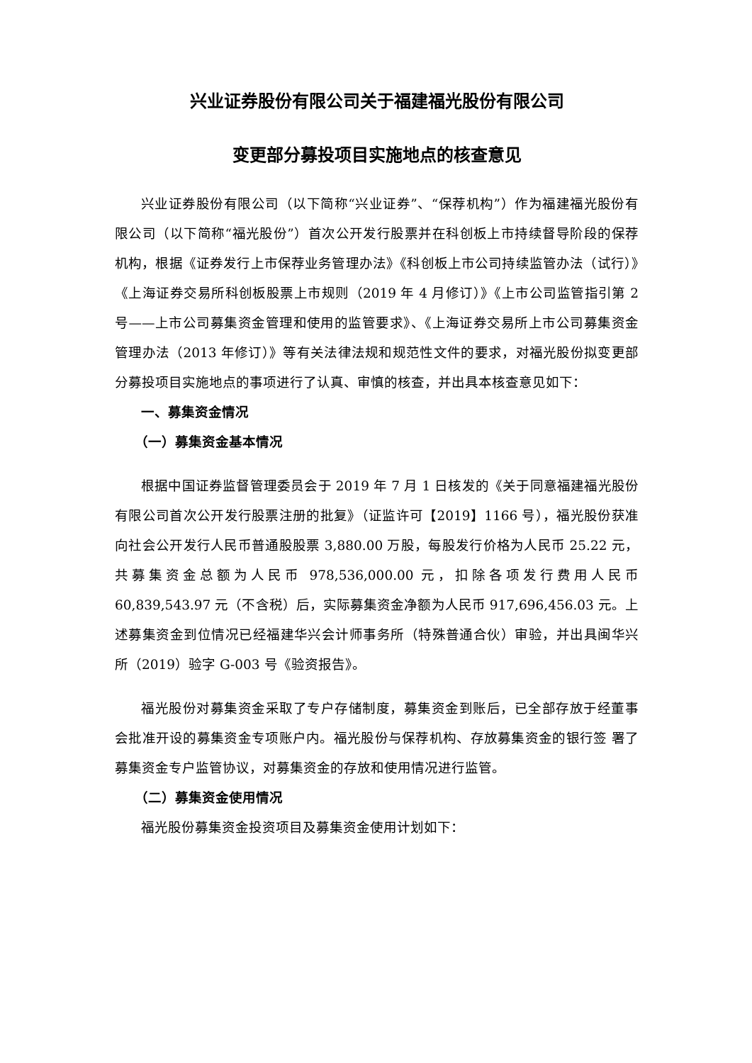兴业证券股份有限公司关于福建福光股份有限公司
变更部分募投项目实施地点的核查意见
兴业证券股份有限公司（以下简称“兴业证券”、“保荐机构”）作为福建福光股份有限公司（以下简称“福光股份”）首次公开发行股票并在科创板上市持续督导阶段的保荐机构，根据《证券发行上市保荐业务管理办法》《科创板上市公司持续监管办法（试行）》《上海证券交易所科创板股票上市规则（2019 年 4 月修订）》《上市公司监管指引第 2 号——上市公司募集资金管理和使用的监管要求》、《上海证券交易所上市公司募集资金管理办法（2013 年修订）》等有关法律法规和规范性文件的要求，对福光股份拟变更部分募投项目实施地点的事项进行了认真、审慎的核查，并出具本核查意见如下：
一、募集资金情况
（一）募集资金基本情况
根据中国证券监督管理委员会于 2019 年 7 月 1 日核发的《关于同意福建福光股份有限公司首次公开发行股票注册的批复》（证监许可【2019】1166 号），福光股份获准向社会公开发行人民币普通股股票 3,880.00 万股，每股发行价格为人民币 25.22 元，共募集资金总额为人民币 978,536,000.00 元，扣除各项发行费用人民币 60,839,543.97 元（不含税）后，实际募集资金净额为人民币 917,696,456.03 元。上述募集资金到位情况已经福建华兴会计师事务所（特殊普通合伙）审验，并出具闽华兴所（2019）验字 G-003 号《验资报告》。
福光股份对募集资金采取了专户存储制度，募集资金到账后，已全部存放于经董事会批准开设的募集资金专项账户内。福光股份与保荐机构、存放募集资金的银行签 署了募集资金专户监管协议，对募集资金的存放和使用情况进行监管。
（二）募集资金使用情况
福光股份募集资金投资项目及募集资金使用计划如下：